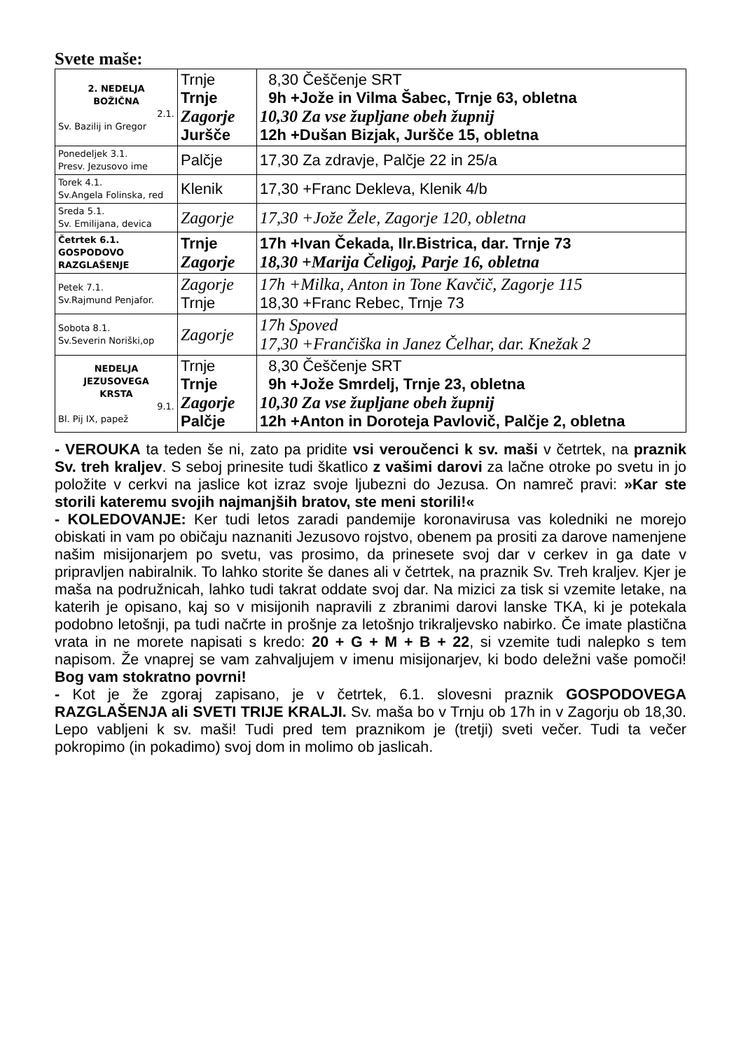Svete maše:
| 2. NEDELJA BOŽIČNA 2.1. Sv. Bazilij in Gregor | Trnje Trnje Zagorje Juršče | 8,30 Češčenje SRT 9h +Jože in Vilma Šabec, Trnje 63, obletna 10,30 Za vse župljane obeh župnij 12h +Dušan Bizjak, Juršče 15, obletna |
| Ponedeljek 3.1. Presv. Jezusovo ime | Palčje | 17,30 Za zdravje, Palčje 22 in 25/a |
| Torek 4.1. Sv.Angela Folinska, red | Klenik | 17,30 +Franc Dekleva, Klenik 4/b |
| Sreda 5.1. Sv. Emilijana, devica | Zagorje | 17,30 +Jože Žele, Zagorje 120, obletna |
| Četrtek 6.1. GOSPODOVO RAZGLAŠENJE | Trnje Zagorje | 17h +Ivan Čekada, Ilr.Bistrica, dar. Trnje 73 18,30 +Marija Čeligoj, Parje 16, obletna |
| Petek 7.1. Sv.Rajmund Penjafor. | Zagorje Trnje | 17h +Milka, Anton in Tone Kavčič, Zagorje 115 18,30 +Franc Rebec, Trnje 73 |
| Sobota 8.1. Sv.Severin Noriški,op | Zagorje | 17h Spoved 17,30 +Frančiška in Janez Čelhar, dar. Knežak 2 |
| NEDELJA JEZUSOVEGA KRSTA 9.1. Bl. Pij IX, papež | Trnje Trnje Zagorje Palčje | 8,30 Češčenje SRT 9h +Jože Smrdelj, Trnje 23, obletna 10,30 Za vse župljane obeh župnij 12h +Anton in Doroteja Pavlovič, Palčje 2, obletna |
- VEROUKA ta teden še ni, zato pa pridite vsi veroučenci k sv. maši v četrtek, na praznik Sv. treh kraljev. S seboj prinesite tudi škatlico z vašimi darovi za lačne otroke po svetu in jo položite v cerkvi na jaslice kot izraz svoje ljubezni do Jezusa. On namreč pravi: »Kar ste storili kateremu svojih najmanjših bratov, ste meni storili!«
- KOLEDOVANJE: Ker tudi letos zaradi pandemije koronavirusa vas koledniki ne morejo obiskati in vam po običaju naznaniti Jezusovo rojstvo, obenem pa prositi za darove namenjene našim misijonarjem po svetu, vas prosimo, da prinesete svoj dar v cerkev in ga date v pripravljen nabiralnik. To lahko storite še danes ali v četrtek, na praznik Sv. Treh kraljev. Kjer je maša na podružnicah, lahko tudi takrat oddate svoj dar. Na mizici za tisk si vzemite letake, na katerih je opisano, kaj so v misijonih napravili z zbranimi darovi lanske TKA, ki je potekala podobno letošnji, pa tudi načrte in prošnje za letošnjo trikraljevsko nabirko. Če imate plastična vrata in ne morete napisati s kredo: 20 + G + M + B + 22, si vzemite tudi nalepko s tem napisom. Že vnaprej se vam zahvaljujem v imenu misijonarjev, ki bodo deležni vaše pomoči! Bog vam stokratno povrni!
- Kot je že zgoraj zapisano, je v četrtek, 6.1. slovesni praznik GOSPODOVEGA RAZGLAŠENJA ali SVETI TRIJE KRALJI. Sv. maša bo v Trnju ob 17h in v Zagorju ob 18,30. Lepo vabljeni k sv. maši! Tudi pred tem praznikom je (tretji) sveti večer. Tudi ta večer pokropimo (in pokadimo) svoj dom in molimo ob jaslicah.